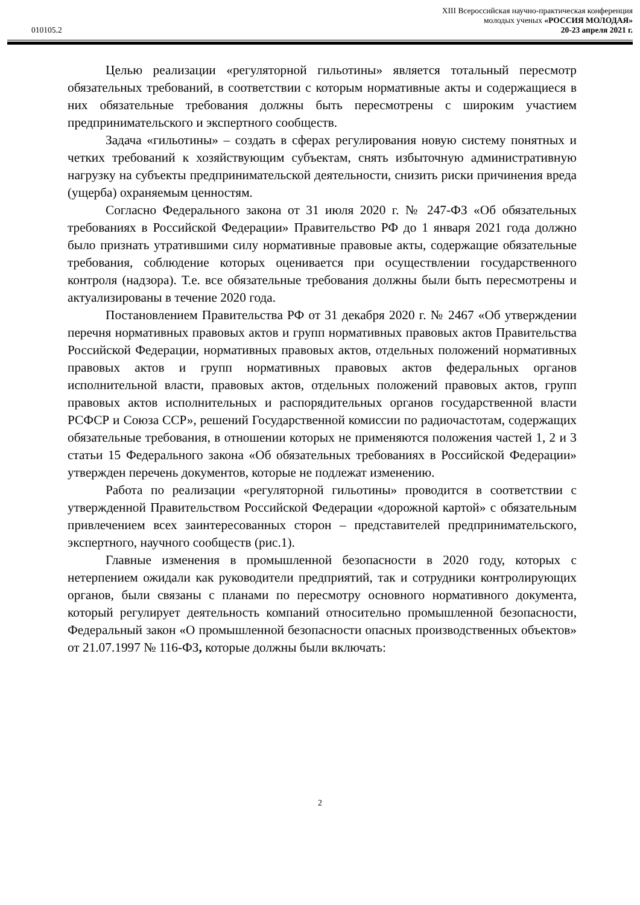010105.2
XIII Всероссийская научно-практическая конференция
молодых ученых «РОССИЯ МОЛОДАЯ»
20-23 апреля 2021 г.
Целью реализации «регуляторной гильотины» является тотальный пересмотр обязательных требований, в соответствии с которым нормативные акты и содержащиеся в них обязательные требования должны быть пересмотрены с широким участием предпринимательского и экспертного сообществ.
Задача «гильотины» – создать в сферах регулирования новую систему понятных и четких требований к хозяйствующим субъектам, снять избыточную административную нагрузку на субъекты предпринимательской деятельности, снизить риски причинения вреда (ущерба) охраняемым ценностям.
Согласно Федерального закона от 31 июля 2020 г. № 247-ФЗ «Об обязательных требованиях в Российской Федерации» Правительство РФ до 1 января 2021 года должно было признать утратившими силу нормативные правовые акты, содержащие обязательные требования, соблюдение которых оценивается при осуществлении государственного контроля (надзора). Т.е. все обязательные требования должны были быть пересмотрены и актуализированы в течение 2020 года.
Постановлением Правительства РФ от 31 декабря 2020 г. № 2467 «Об утверждении перечня нормативных правовых актов и групп нормативных правовых актов Правительства Российской Федерации, нормативных правовых актов, отдельных положений нормативных правовых актов и групп нормативных правовых актов федеральных органов исполнительной власти, правовых актов, отдельных положений правовых актов, групп правовых актов исполнительных и распорядительных органов государственной власти РСФСР и Союза ССР», решений Государственной комиссии по радиочастотам, содержащих обязательные требования, в отношении которых не применяются положения частей 1, 2 и 3 статьи 15 Федерального закона «Об обязательных требованиях в Российской Федерации» утвержден перечень документов, которые не подлежат изменению.
Работа по реализации «регуляторной гильотины» проводится в соответствии с утвержденной Правительством Российской Федерации «дорожной картой» с обязательным привлечением всех заинтересованных сторон – представителей предпринимательского, экспертного, научного сообществ (рис.1).
Главные изменения в промышленной безопасности в 2020 году, которых с нетерпением ожидали как руководители предприятий, так и сотрудники контролирующих органов, были связаны с планами по пересмотру основного нормативного документа, который регулирует деятельность компаний относительно промышленной безопасности, Федеральный закон «О промышленной безопасности опасных производственных объектов» от 21.07.1997 № 116-ФЗ, которые должны были включать:
2